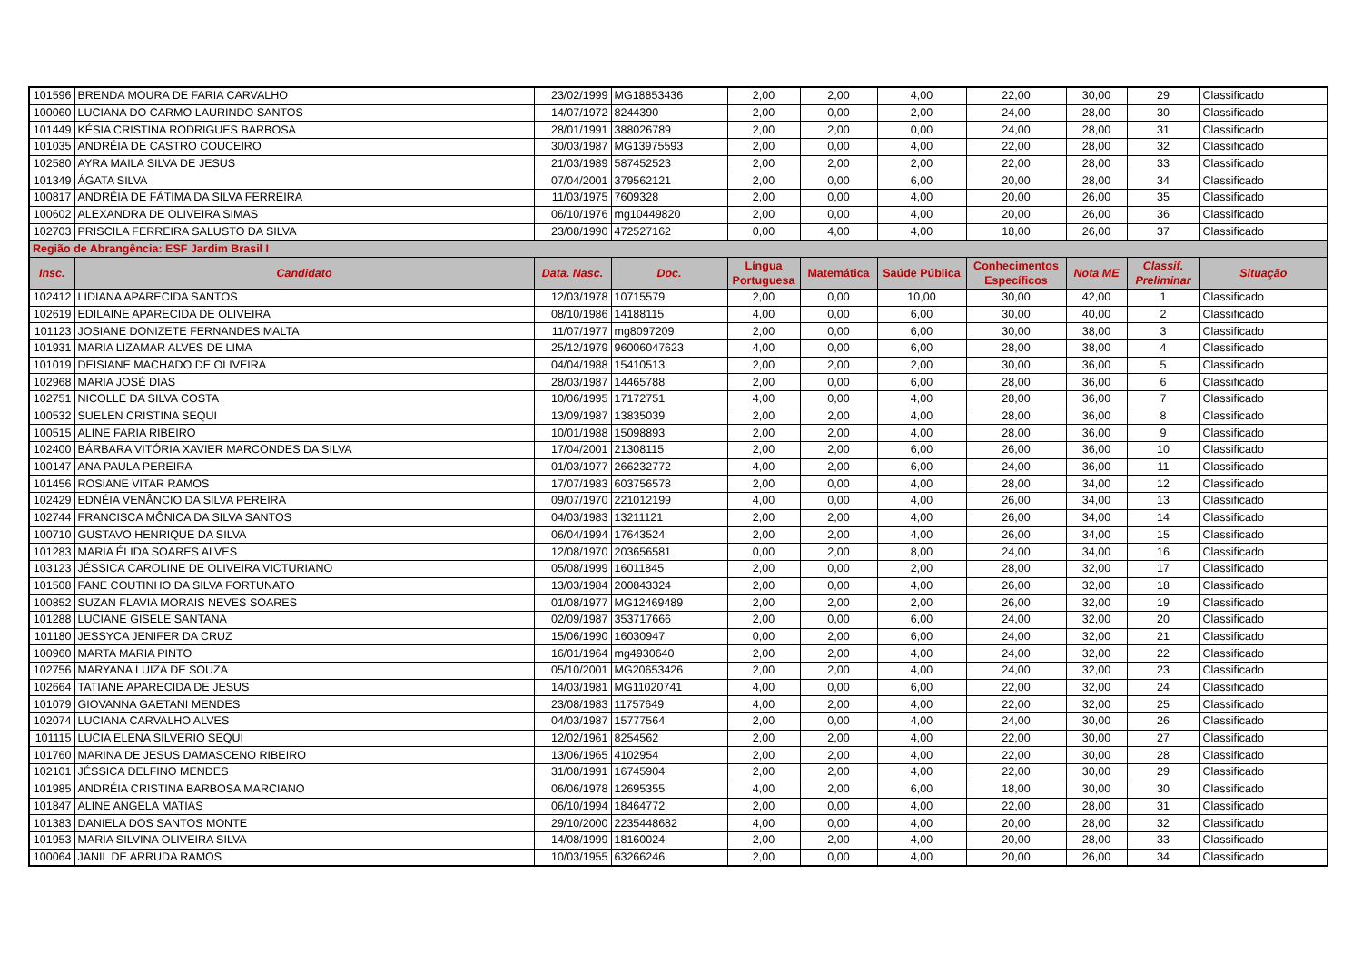| 101596 | BRENDA MOURA DE FARIA CARVALHO | 23/02/1999 | MG18853436 | 2,00 | 2,00 | 4,00 | 22,00 | 30,00 | 29 | Classificado |
| 100060 | LUCIANA DO CARMO LAURINDO SANTOS | 14/07/1972 | 8244390 | 2,00 | 0,00 | 2,00 | 24,00 | 28,00 | 30 | Classificado |
| 101449 | KÉSIA CRISTINA RODRIGUES BARBOSA | 28/01/1991 | 388026789 | 2,00 | 2,00 | 0,00 | 24,00 | 28,00 | 31 | Classificado |
| 101035 | ANDRÉIA DE CASTRO COUCEIRO | 30/03/1987 | MG13975593 | 2,00 | 0,00 | 4,00 | 22,00 | 28,00 | 32 | Classificado |
| 102580 | AYRA MAILA SILVA DE JESUS | 21/03/1989 | 587452523 | 2,00 | 2,00 | 2,00 | 22,00 | 28,00 | 33 | Classificado |
| 101349 | ÁGATA SILVA | 07/04/2001 | 379562121 | 2,00 | 0,00 | 6,00 | 20,00 | 28,00 | 34 | Classificado |
| 100817 | ANDRÉIA DE FÁTIMA DA SILVA FERREIRA | 11/03/1975 | 7609328 | 2,00 | 0,00 | 4,00 | 20,00 | 26,00 | 35 | Classificado |
| 100602 | ALEXANDRA DE OLIVEIRA SIMAS | 06/10/1976 | mg10449820 | 2,00 | 0,00 | 4,00 | 20,00 | 26,00 | 36 | Classificado |
| 102703 | PRISCILA FERREIRA SALUSTO DA SILVA | 23/08/1990 | 472527162 | 0,00 | 4,00 | 4,00 | 18,00 | 26,00 | 37 | Classificado |
| Região de Abrangência: ESF Jardim Brasil I | | | | | | | | | | |
| Insc. | Candidato | Data. Nasc. | Doc. | Língua Portuguesa | Matemática | Saúde Pública | Conhecimentos Específicos | Nota ME | Classif. Preliminar | Situação |
| 102412 | LIDIANA APARECIDA SANTOS | 12/03/1978 | 10715579 | 2,00 | 0,00 | 10,00 | 30,00 | 42,00 | 1 | Classificado |
| 102619 | EDILAINE APARECIDA DE OLIVEIRA | 08/10/1986 | 14188115 | 4,00 | 0,00 | 6,00 | 30,00 | 40,00 | 2 | Classificado |
| 101123 | JOSIANE DONIZETE FERNANDES MALTA | 11/07/1977 | mg8097209 | 2,00 | 0,00 | 6,00 | 30,00 | 38,00 | 3 | Classificado |
| 101931 | MARIA LIZAMAR ALVES DE LIMA | 25/12/1979 | 96006047623 | 4,00 | 0,00 | 6,00 | 28,00 | 38,00 | 4 | Classificado |
| 101019 | DEISIANE MACHADO DE OLIVEIRA | 04/04/1988 | 15410513 | 2,00 | 2,00 | 2,00 | 30,00 | 36,00 | 5 | Classificado |
| 102968 | MARIA JOSÉ DIAS | 28/03/1987 | 14465788 | 2,00 | 0,00 | 6,00 | 28,00 | 36,00 | 6 | Classificado |
| 102751 | NICOLLE DA SILVA COSTA | 10/06/1995 | 17172751 | 4,00 | 0,00 | 4,00 | 28,00 | 36,00 | 7 | Classificado |
| 100532 | SUELEN CRISTINA SEQUI | 13/09/1987 | 13835039 | 2,00 | 2,00 | 4,00 | 28,00 | 36,00 | 8 | Classificado |
| 100515 | ALINE FARIA RIBEIRO | 10/01/1988 | 15098893 | 2,00 | 2,00 | 4,00 | 28,00 | 36,00 | 9 | Classificado |
| 102400 | BÁRBARA VITÓRIA XAVIER MARCONDES DA SILVA | 17/04/2001 | 21308115 | 2,00 | 2,00 | 6,00 | 26,00 | 36,00 | 10 | Classificado |
| 100147 | ANA PAULA PEREIRA | 01/03/1977 | 266232772 | 4,00 | 2,00 | 6,00 | 24,00 | 36,00 | 11 | Classificado |
| 101456 | ROSIANE VITAR RAMOS | 17/07/1983 | 603756578 | 2,00 | 0,00 | 4,00 | 28,00 | 34,00 | 12 | Classificado |
| 102429 | EDNÉIA VENÂNCIO DA SILVA PEREIRA | 09/07/1970 | 221012199 | 4,00 | 0,00 | 4,00 | 26,00 | 34,00 | 13 | Classificado |
| 102744 | FRANCISCA MÔNICA DA SILVA SANTOS | 04/03/1983 | 13211121 | 2,00 | 2,00 | 4,00 | 26,00 | 34,00 | 14 | Classificado |
| 100710 | GUSTAVO HENRIQUE DA SILVA | 06/04/1994 | 17643524 | 2,00 | 2,00 | 4,00 | 26,00 | 34,00 | 15 | Classificado |
| 101283 | MARIA ÉLIDA SOARES ALVES | 12/08/1970 | 203656581 | 0,00 | 2,00 | 8,00 | 24,00 | 34,00 | 16 | Classificado |
| 103123 | JÉSSICA CAROLINE DE OLIVEIRA VICTURIANO | 05/08/1999 | 16011845 | 2,00 | 0,00 | 2,00 | 28,00 | 32,00 | 17 | Classificado |
| 101508 | FANE COUTINHO DA SILVA FORTUNATO | 13/03/1984 | 200843324 | 2,00 | 0,00 | 4,00 | 26,00 | 32,00 | 18 | Classificado |
| 100852 | SUZAN FLAVIA MORAIS NEVES SOARES | 01/08/1977 | MG12469489 | 2,00 | 2,00 | 2,00 | 26,00 | 32,00 | 19 | Classificado |
| 101288 | LUCIANE GISELE SANTANA | 02/09/1987 | 353717666 | 2,00 | 0,00 | 6,00 | 24,00 | 32,00 | 20 | Classificado |
| 101180 | JESSYCA JENIFER DA CRUZ | 15/06/1990 | 16030947 | 0,00 | 2,00 | 6,00 | 24,00 | 32,00 | 21 | Classificado |
| 100960 | MARTA MARIA PINTO | 16/01/1964 | mg4930640 | 2,00 | 2,00 | 4,00 | 24,00 | 32,00 | 22 | Classificado |
| 102756 | MARYANA LUIZA DE SOUZA | 05/10/2001 | MG20653426 | 2,00 | 2,00 | 4,00 | 24,00 | 32,00 | 23 | Classificado |
| 102664 | TATIANE APARECIDA DE JESUS | 14/03/1981 | MG11020741 | 4,00 | 0,00 | 6,00 | 22,00 | 32,00 | 24 | Classificado |
| 101079 | GIOVANNA GAETANI MENDES | 23/08/1983 | 11757649 | 4,00 | 2,00 | 4,00 | 22,00 | 32,00 | 25 | Classificado |
| 102074 | LUCIANA CARVALHO ALVES | 04/03/1987 | 15777564 | 2,00 | 0,00 | 4,00 | 24,00 | 30,00 | 26 | Classificado |
| 101115 | LUCIA ELENA SILVERIO SEQUI | 12/02/1961 | 8254562 | 2,00 | 2,00 | 4,00 | 22,00 | 30,00 | 27 | Classificado |
| 101760 | MARINA DE JESUS DAMASCENO RIBEIRO | 13/06/1965 | 4102954 | 2,00 | 2,00 | 4,00 | 22,00 | 30,00 | 28 | Classificado |
| 102101 | JÉSSICA DELFINO MENDES | 31/08/1991 | 16745904 | 2,00 | 2,00 | 4,00 | 22,00 | 30,00 | 29 | Classificado |
| 101985 | ANDRÉIA CRISTINA BARBOSA MARCIANO | 06/06/1978 | 12695355 | 4,00 | 2,00 | 6,00 | 18,00 | 30,00 | 30 | Classificado |
| 101847 | ALINE ANGELA MATIAS | 06/10/1994 | 18464772 | 2,00 | 0,00 | 4,00 | 22,00 | 28,00 | 31 | Classificado |
| 101383 | DANIELA DOS SANTOS MONTE | 29/10/2000 | 2235448682 | 4,00 | 0,00 | 4,00 | 20,00 | 28,00 | 32 | Classificado |
| 101953 | MARIA SILVINA OLIVEIRA SILVA | 14/08/1999 | 18160024 | 2,00 | 2,00 | 4,00 | 20,00 | 28,00 | 33 | Classificado |
| 100064 | JANIL DE ARRUDA RAMOS | 10/03/1955 | 63266246 | 2,00 | 0,00 | 4,00 | 20,00 | 26,00 | 34 | Classificado |